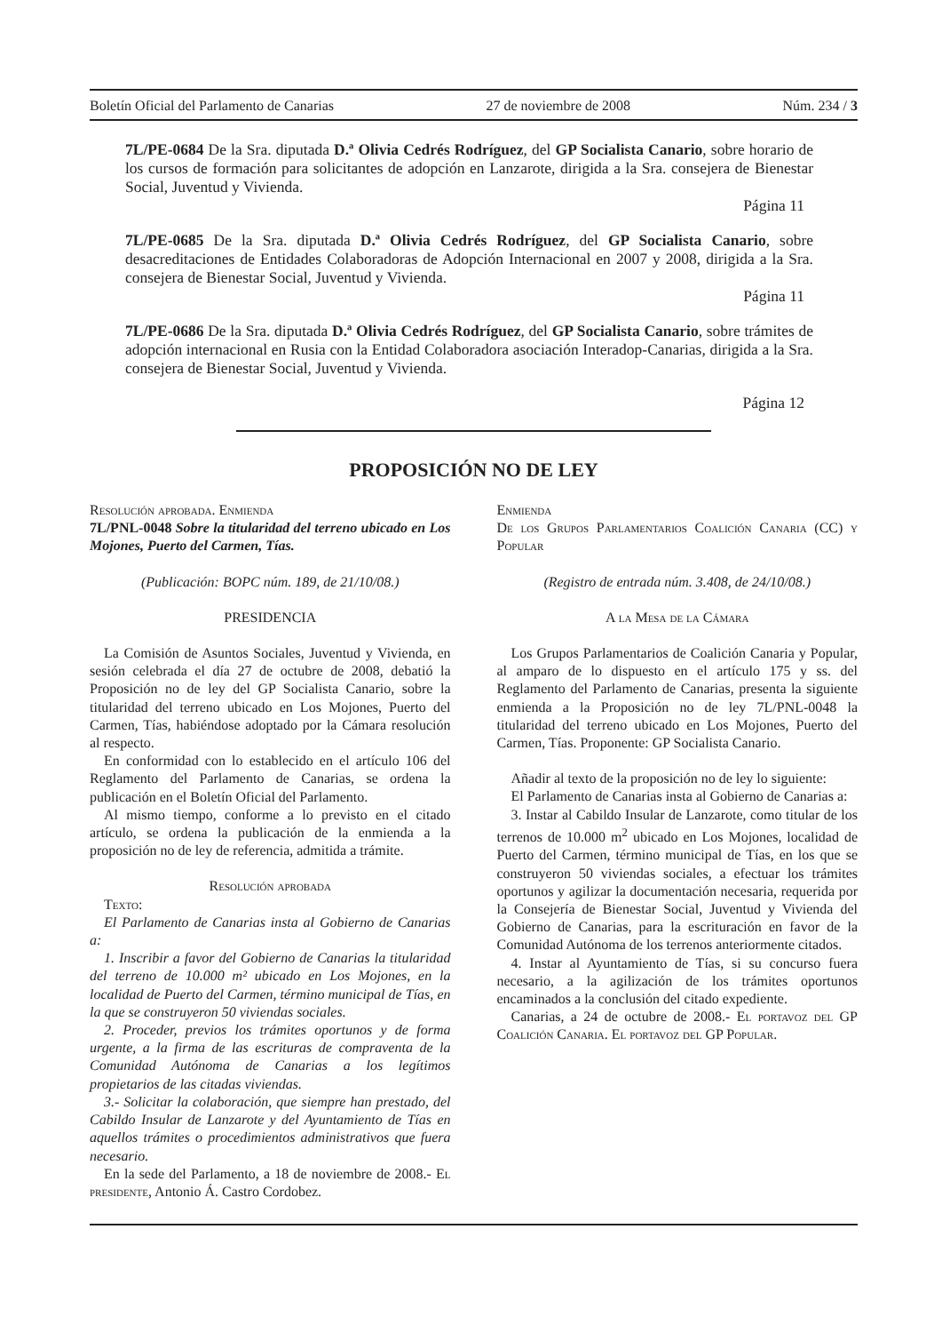Boletín Oficial del Parlamento de Canarias 27 de noviembre de 2008 Núm. 234 / 3
7L/PE-0684 De la Sra. diputada D.ª Olivia Cedrés Rodríguez, del GP Socialista Canario, sobre horario de los cursos de formación para solicitantes de adopción en Lanzarote, dirigida a la Sra. consejera de Bienestar Social, Juventud y Vivienda.
Página 11
7L/PE-0685 De la Sra. diputada D.ª Olivia Cedrés Rodríguez, del GP Socialista Canario, sobre desacreditaciones de Entidades Colaboradoras de Adopción Internacional en 2007 y 2008, dirigida a la Sra. consejera de Bienestar Social, Juventud y Vivienda.
Página 11
7L/PE-0686 De la Sra. diputada D.ª Olivia Cedrés Rodríguez, del GP Socialista Canario, sobre trámites de adopción internacional en Rusia con la Entidad Colaboradora asociación Interadop-Canarias, dirigida a la Sra. consejera de Bienestar Social, Juventud y Vivienda.
Página 12
PROPOSICIÓN NO DE LEY
Resolución aprobada. Enmienda
7L/PNL-0048 Sobre la titularidad del terreno ubicado en Los Mojones, Puerto del Carmen, Tías.
(Publicación: BOPC núm. 189, de 21/10/08.)
PRESIDENCIA
La Comisión de Asuntos Sociales, Juventud y Vivienda, en sesión celebrada el día 27 de octubre de 2008, debatió la Proposición no de ley del GP Socialista Canario, sobre la titularidad del terreno ubicado en Los Mojones, Puerto del Carmen, Tías, habiéndose adoptado por la Cámara resolución al respecto.
En conformidad con lo establecido en el artículo 106 del Reglamento del Parlamento de Canarias, se ordena la publicación en el Boletín Oficial del Parlamento.
Al mismo tiempo, conforme a lo previsto en el citado artículo, se ordena la publicación de la enmienda a la proposición no de ley de referencia, admitida a trámite.
Resolución aprobada
Texto:
El Parlamento de Canarias insta al Gobierno de Canarias a:
1. Inscribir a favor del Gobierno de Canarias la titularidad del terreno de 10.000 m² ubicado en Los Mojones, en la localidad de Puerto del Carmen, término municipal de Tías, en la que se construyeron 50 viviendas sociales.
2. Proceder, previos los trámites oportunos y de forma urgente, a la firma de las escrituras de compraventa de la Comunidad Autónoma de Canarias a los legítimos propietarios de las citadas viviendas.
3.- Solicitar la colaboración, que siempre han prestado, del Cabildo Insular de Lanzarote y del Ayuntamiento de Tías en aquellos trámites o procedimientos administrativos que fuera necesario.
En la sede del Parlamento, a 18 de noviembre de 2008.- El presidente, Antonio Á. Castro Cordobez.
Enmienda
De los Grupos Parlamentarios Coalición Canaria (CC) y Popular
(Registro de entrada núm. 3.408, de 24/10/08.)
A la Mesa de la Cámara
Los Grupos Parlamentarios de Coalición Canaria y Popular, al amparo de lo dispuesto en el artículo 175 y ss. del Reglamento del Parlamento de Canarias, presenta la siguiente enmienda a la Proposición no de ley 7L/PNL-0048 la titularidad del terreno ubicado en Los Mojones, Puerto del Carmen, Tías. Proponente: GP Socialista Canario.
Añadir al texto de la proposición no de ley lo siguiente:
El Parlamento de Canarias insta al Gobierno de Canarias a:
3. Instar al Cabildo Insular de Lanzarote, como titular de los terrenos de 10.000 m<sup>2</sup> ubicado en Los Mojones, localidad de Puerto del Carmen, término municipal de Tías, en los que se construyeron 50 viviendas sociales, a efectuar los trámites oportunos y agilizar la documentación necesaria, requerida por la Consejería de Bienestar Social, Juventud y Vivienda del Gobierno de Canarias, para la escrituración en favor de la Comunidad Autónoma de los terrenos anteriormente citados.
4. Instar al Ayuntamiento de Tías, si su concurso fuera necesario, a la agilización de los trámites oportunos encaminados a la conclusión del citado expediente.
Canarias, a 24 de octubre de 2008.- El portavoz del GP Coalición Canaria. El portavoz del GP Popular.